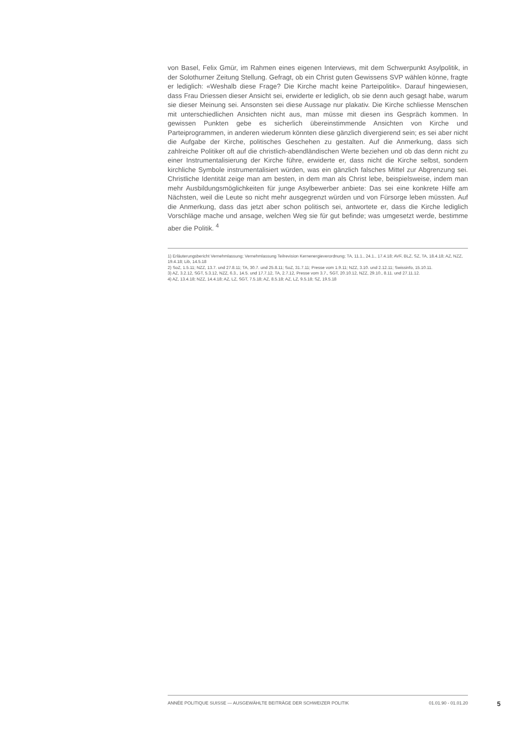von Basel, Felix Gmür, im Rahmen eines eigenen Interviews, mit dem Schwerpunkt Asylpolitik, in der Solothurner Zeitung Stellung. Gefragt, ob ein Christ guten Gewissens SVP wählen könne, fragte er lediglich: «Weshalb diese Frage? Die Kirche macht keine Parteipolitik». Darauf hingewiesen, dass Frau Driessen dieser Ansicht sei, erwiderte er lediglich, ob sie denn auch gesagt habe, warum sie dieser Meinung sei. Ansonsten sei diese Aussage nur plakativ. Die Kirche schliesse Menschen mit unterschiedlichen Ansichten nicht aus, man müsse mit diesen ins Gespräch kommen. In gewissen Punkten gebe es sicherlich übereinstimmende Ansichten von Kirche und Parteiprogrammen, in anderen wiederum könnten diese gänzlich divergierend sein; es sei aber nicht die Aufgabe der Kirche, politisches Geschehen zu gestalten. Auf die Anmerkung, dass sich zahlreiche Politiker oft auf die christlich-abendländischen Werte beziehen und ob das denn nicht zu einer Instrumentalisierung der Kirche führe, erwiderte er, dass nicht die Kirche selbst, sondern kirchliche Symbole instrumentalisiert würden, was ein gänzlich falsches Mittel zur Abgrenzung sei. Christliche Identität zeige man am besten, in dem man als Christ lebe, beispielsweise, indem man mehr Ausbildungsmöglichkeiten für junge Asylbewerber anbiete: Das sei eine konkrete Hilfe am Nächsten, weil die Leute so nicht mehr ausgegrenzt würden und von Fürsorge leben müssten. Auf die Anmerkung, dass das jetzt aber schon politisch sei, antwortete er, dass die Kirche lediglich Vorschläge mache und ansage, welchen Weg sie für gut befinde; was umgesetzt werde, bestimme aber die Politik. <sup>4</sup>
1) Erläuterungsbericht Vernehmlassung; Vernehmlassung Teilrevision Kernenergieverordnung; TA, 11.1., 24.1., 17.4.18; AVF, BLZ, SZ, TA, 18.4.18; AZ, NZZ, 19.4.18; Lib, 14.5.18
2) SoZ, 1.5.11; NZZ, 13.7. und 27.8.11; TA, 30.7. und 25.8.11; SoZ, 31.7.11; Presse vom 1.9.11; NZZ, 3.10. und 2.12.11; Swissinfo, 15.10.11.
3) AZ, 3.2.12, SGT, 5.3.12, NZZ, 6.3., 14.5. und 17.7.12, TA, 2.7.12, Presse vom 3.7., SGT, 20.10.12, NZZ, 29.10., 8.11. und 27.11.12.
4) AZ, 13.4.18; NZZ, 14.4.18; AZ, LZ, SGT, 7.5.18; AZ, 8.5.18; AZ, LZ, 9.5.18; SZ, 19.5.18
ANNÉE POLITIQUE SUISSE — AUSGEWÄHLTE BEITRÄGE DER SCHWEIZER POLITIK 01.01.90 - 01.01.20
5